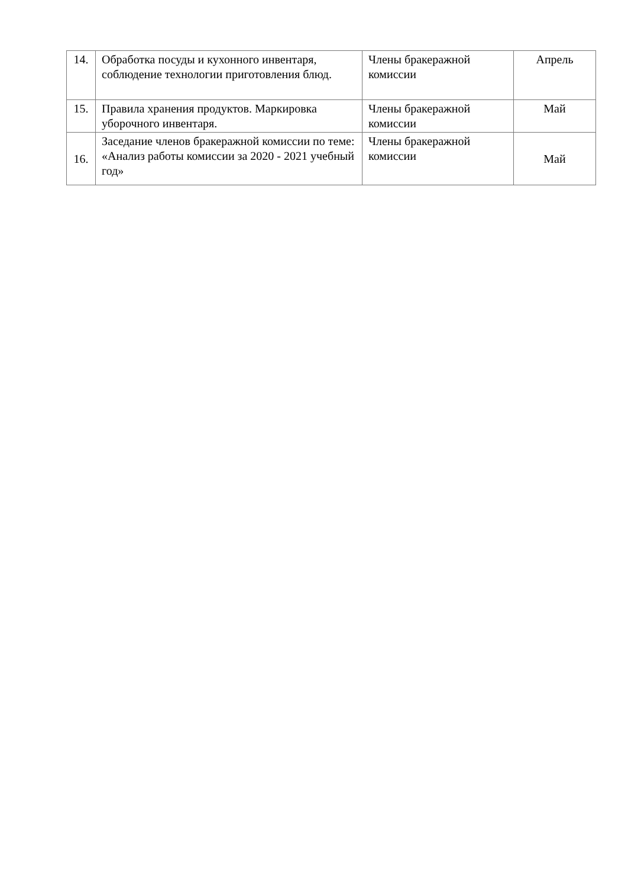| 14. | Обработка посуды и кухонного инвентаря, соблюдение технологии приготовления блюд. | Члены бракеражной комиссии | Апрель |
| 15. | Правила хранения продуктов. Маркировка уборочного инвентаря. | Члены бракеражной комиссии | Май |
| 16. | Заседание членов бракеражной комиссии по теме: «Анализ работы комиссии за 2020 - 2021 учебный год» | Члены бракеражной комиссии | Май |